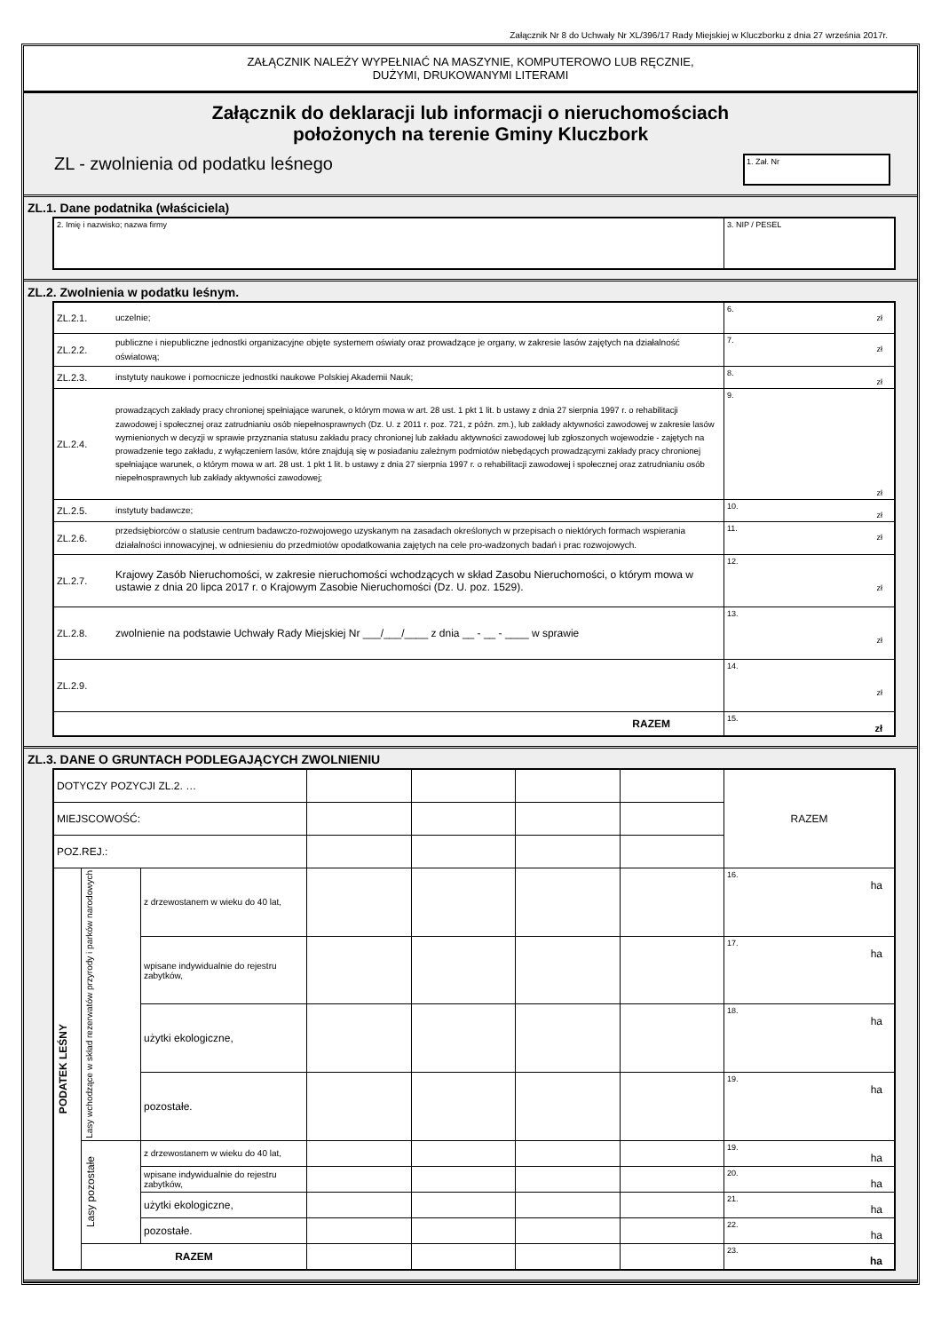Załącznik Nr 8 do Uchwały Nr XL/396/17 Rady Miejskiej w Kluczborku z dnia 27 września 2017r.
ZAŁĄCZNIK NALEŻY WYPEŁNIAĆ NA MASZYNIE, KOMPUTEROWO LUB RĘCZNIE,
DUŻYMI, DRUKOWANYMI LITERAMI
Załącznik do deklaracji lub informacji o nieruchomościach
położonych na terenie Gminy Kluczbork
ZL - zwolnienia od podatku leśnego
1. Zał. Nr
ZL.1. Dane podatnika (właściciela)
| 2. Imię i nazwisko; nazwa firmy | 3. NIP / PESEL |
ZL.2. Zwolnienia w podatku leśnym.
| ZL.2.1. | uczelnie; | 6. zł |
| ZL.2.2. | publiczne i niepubliczne jednostki organizacyjne objęte systemem oświaty oraz prowadzące je organy, w zakresie lasów zajętych na działalność oświatową; | 7. zł |
| ZL.2.3. | instytuty naukowe i pomocnicze jednostki naukowe Polskiej Akademii Nauk; | 8. zł |
| ZL.2.4. | prowadzących zakłady pracy chronionej spełniające warunek, o którym mowa w art. 28 ust. 1 pkt 1 lit. b ustawy z dnia 27 sierpnia 1997 r. o rehabilitacji zawodowej i społecznej oraz zatrudnianiu osób niepełnosprawnych (Dz. U. z 2011 r. poz. 721, z późn. zm.), lub zakłady aktywności zawodowej w zakresie lasów wymienionych w decyzji w sprawie przyznania statusu zakładu pracy chronionej lub zakładu aktywności zawodowej lub zgłoszonych wojewodzie - zajętych na prowadzenie tego zakładu, z wyłączeniem lasów, które znajdują się w posiadaniu zależnym podmiotów niebędących prowadzącymi zakłady pracy chronionej spełniające warunek, o którym mowa w art. 28 ust. 1 pkt 1 lit. b ustawy z dnia 27 sierpnia 1997 r. o rehabilitacji zawodowej i społecznej oraz zatrudnianiu osób niepełnosprawnych lub zakłady aktywności zawodowej; | 9. zł |
| ZL.2.5. | instytuty badawcze; | 10. zł |
| ZL.2.6. | przedsiębiorców o statusie centrum badawczo-rozwojowego uzyskanym na zasadach określonych w przepisach o niektórych formach wspierania działalności innowacyjnej, w odniesieniu do przedmiotów opodatkowania zajętych na cele pro-wadzonych badań i prac rozwojowych. | 11. zł |
| ZL.2.7. | Krajowy Zasób Nieruchomości, w zakresie nieruchomości wchodzących w skład Zasobu Nieruchomości, o którym mowa w ustawie z dnia 20 lipca 2017 r. o Krajowym Zasobie Nieruchomości (Dz. U. poz. 1529). | 12. zł |
| ZL.2.8. | zwolnienie na podstawie Uchwały Rady Miejskiej Nr ___/___/____ z dnia __ - __ - ____ w sprawie | 13. zł |
| ZL.2.9. | | 14. zł |
| RAZEM | | 15. zł |
ZL.3. DANE O GRUNTACH PODLEGAJĄCYCH ZWOLNIENIU
| DOTYCZY POZYCJI ZL.2. … | | | | | | | RAZEM |
| MIEJSCOWOŚĆ: | | | | | | | |
| POZ.REJ.: | | | | | | | |
| PODATEK LEŚNY | Lasy wchodzące w skład rezerwatów przyrody i parków narodowych | z drzewostanem w wieku do 40 lat, | | | | | 16. ha |
| | | wpisane indywidualnie do rejestru zabytków, | | | | | 17. ha |
| | | użytki ekologiczne, | | | | | 18. ha |
| | | pozostałe. | | | | | 19. ha |
| | Lasy pozostałe | z drzewostanem w wieku do 40 lat, | | | | | 19. ha |
| | | wpisane indywidualnie do rejestru zabytków, | | | | | 20. ha |
| | | użytki ekologiczne, | | | | | 21. ha |
| | | pozostałe. | | | | | 22. ha |
| | RAZEM | | | | | | 23. ha |